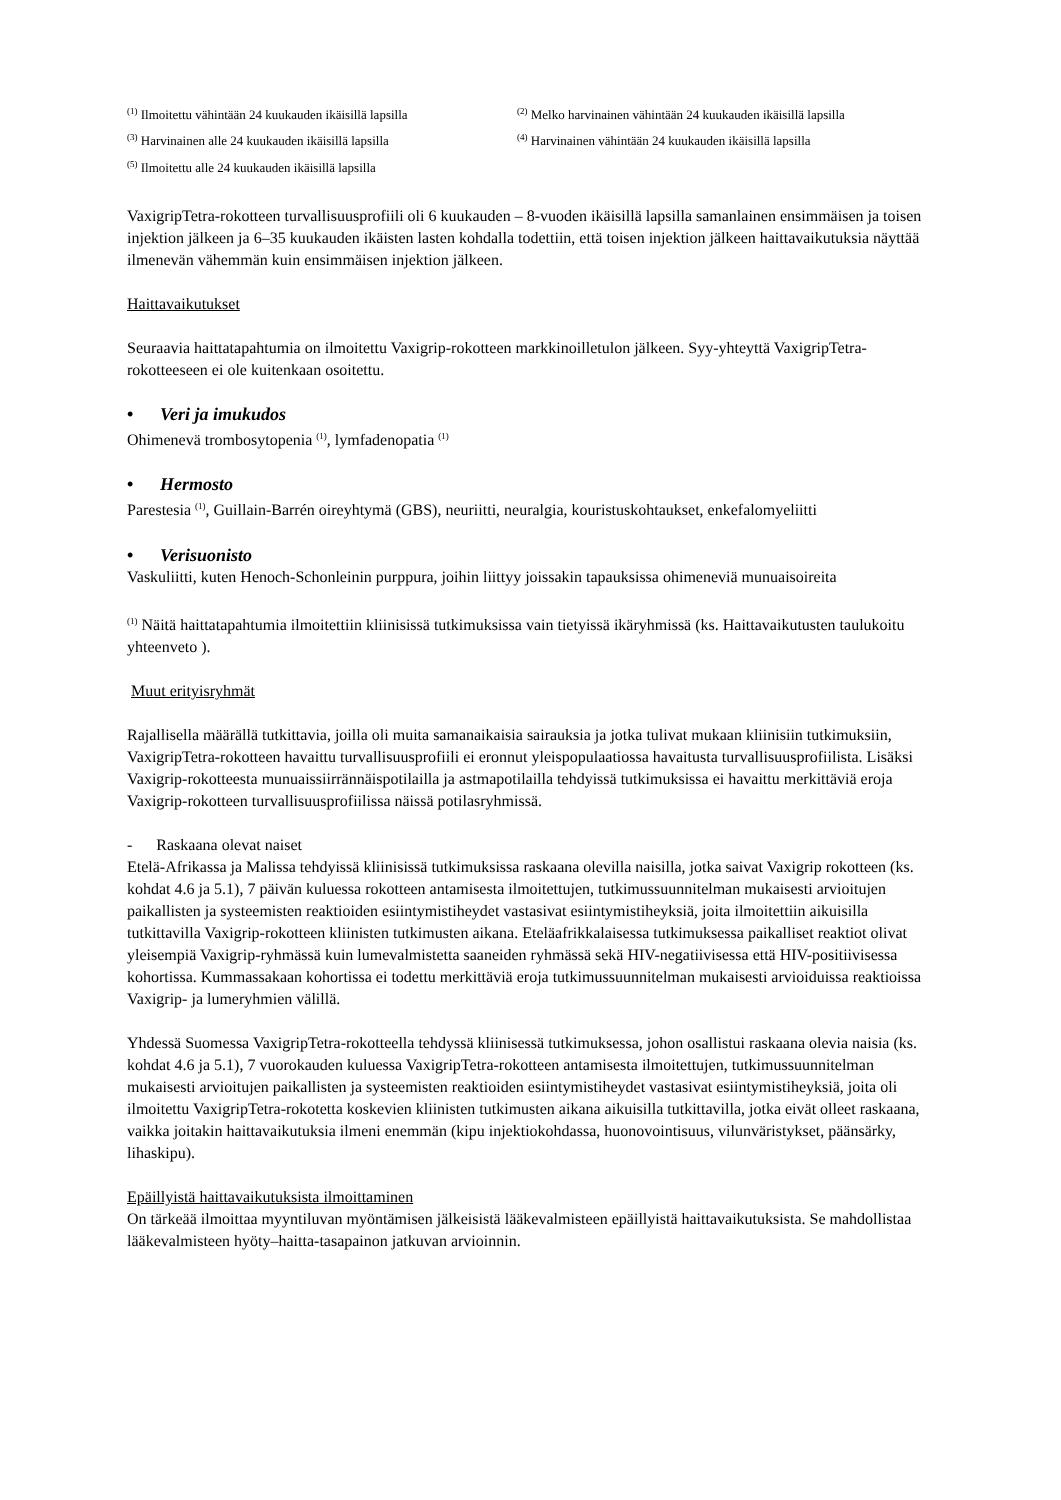<sup>(1)</sup> Ilmoitettu vähintään 24 kuukauden ikäisillä lapsilla
<sup>(2)</sup> Melko harvinainen vähintään 24 kuukauden ikäisillä lapsilla
<sup>(3)</sup> Harvinainen alle 24 kuukauden ikäisillä lapsilla
<sup>(4)</sup> Harvinainen vähintään 24 kuukauden ikäisillä lapsilla
<sup>(5)</sup> Ilmoitettu alle 24 kuukauden ikäisillä lapsilla
VaxigripTetra-rokotteen turvallisuusprofiili oli 6 kuukauden – 8-vuoden ikäisillä lapsilla samanlainen ensimmäisen ja toisen injektion jälkeen ja 6–35 kuukauden ikäisten lasten kohdalla todettiin, että toisen injektion jälkeen haittavaikutuksia näyttää ilmenevän vähemmän kuin ensimmäisen injektion jälkeen.
Haittavaikutukset
Seuraavia haittatapahtumia on ilmoitettu Vaxigrip-rokotteen markkinoilletulon jälkeen. Syy-yhteyttä VaxigripTetra-rokotteeseen ei ole kuitenkaan osoitettu.
• Veri ja imukudos
Ohimenevä trombosytopenia <sup>(1)</sup>, lymfadenopatia <sup>(1)</sup>
• Hermosto
Parestesia <sup>(1)</sup>, Guillain-Barrén oireyhtymä (GBS), neuriitti, neuralgia, kouristuskohtaukset, enkefalomyeliitti
• Verisuonisto
Vaskuliitti, kuten Henoch-Schonleinin purppura, joihin liittyy joissakin tapauksissa ohimeneviä munuaisoireita
<sup>(1)</sup> Näitä haittatapahtumia ilmoitettiin kliinisissä tutkimuksissa vain tietyissä ikäryhmissä (ks. Haittavaikutusten taulukoitu yhteenveto ).
Muut erityisryhmät
Rajallisella määrällä tutkittavia, joilla oli muita samanaikaisia sairauksia ja jotka tulivat mukaan kliinisiin tutkimuksiin, VaxigripTetra-rokotteen havaittu turvallisuusprofiili ei eronnut yleispopulaatiossa havaitusta turvallisuusprofiilista. Lisäksi Vaxigrip-rokotteesta munuaissiirrännäispotilailla ja astmapotilailla tehdyissä tutkimuksissa ei havaittu merkittäviä eroja Vaxigrip-rokotteen turvallisuusprofiilissa näissä potilasryhmissä.
- Raskaana olevat naiset
Etelä-Afrikassa ja Malissa tehdyissä kliinisissä tutkimuksissa raskaana olevilla naisilla, jotka saivat Vaxigrip rokotteen (ks. kohdat 4.6 ja 5.1), 7 päivän kuluessa rokotteen antamisesta ilmoitettujen, tutkimussuunnitelman mukaisesti arvioitujen paikallisten ja systeemisten reaktioiden esiintymistiheydet vastasivat esiintymistiheyksiä, joita ilmoitettiin aikuisilla tutkittavilla Vaxigrip-rokotteen kliinisten tutkimusten aikana. Eteläafrikkalaisessa tutkimuksessa paikalliset reaktiot olivat yleisempiä Vaxigrip-ryhmässä kuin lumevalmistetta saaneiden ryhmässä sekä HIV-negatiivisessa että HIV-positiivisessa kohortissa. Kummassakaan kohortissa ei todettu merkittäviä eroja tutkimussuunnitelman mukaisesti arvioiduissa reaktioissa Vaxigrip- ja lumeryhmien välillä.
Yhdessä Suomessa VaxigripTetra-rokotteella tehdyssä kliinisessä tutkimuksessa, johon osallistui raskaana olevia naisia (ks. kohdat 4.6 ja 5.1), 7 vuorokauden kuluessa VaxigripTetra-rokotteen antamisesta ilmoitettujen, tutkimussuunnitelman mukaisesti arvioitujen paikallisten ja systeemisten reaktioiden esiintymistiheydet vastasivat esiintymistiheyksiä, joita oli ilmoitettu VaxigripTetra-rokotetta koskevien kliinisten tutkimusten aikana aikuisilla tutkittavilla, jotka eivät olleet raskaana, vaikka joitakin haittavaikutuksia ilmeni enemmän (kipu injektiokohdassa, huonovointisuus, vilunväristykset, päänsärky, lihaskipu).
Epäillyistä haittavaikutuksista ilmoittaminen
On tärkeää ilmoittaa myyntiluvan myöntämisen jälkeisistä lääkevalmisteen epäillyistä haittavaikutuksista. Se mahdollistaa lääkevalmisteen hyöty–haitta-tasapainon jatkuvan arvioinnin.